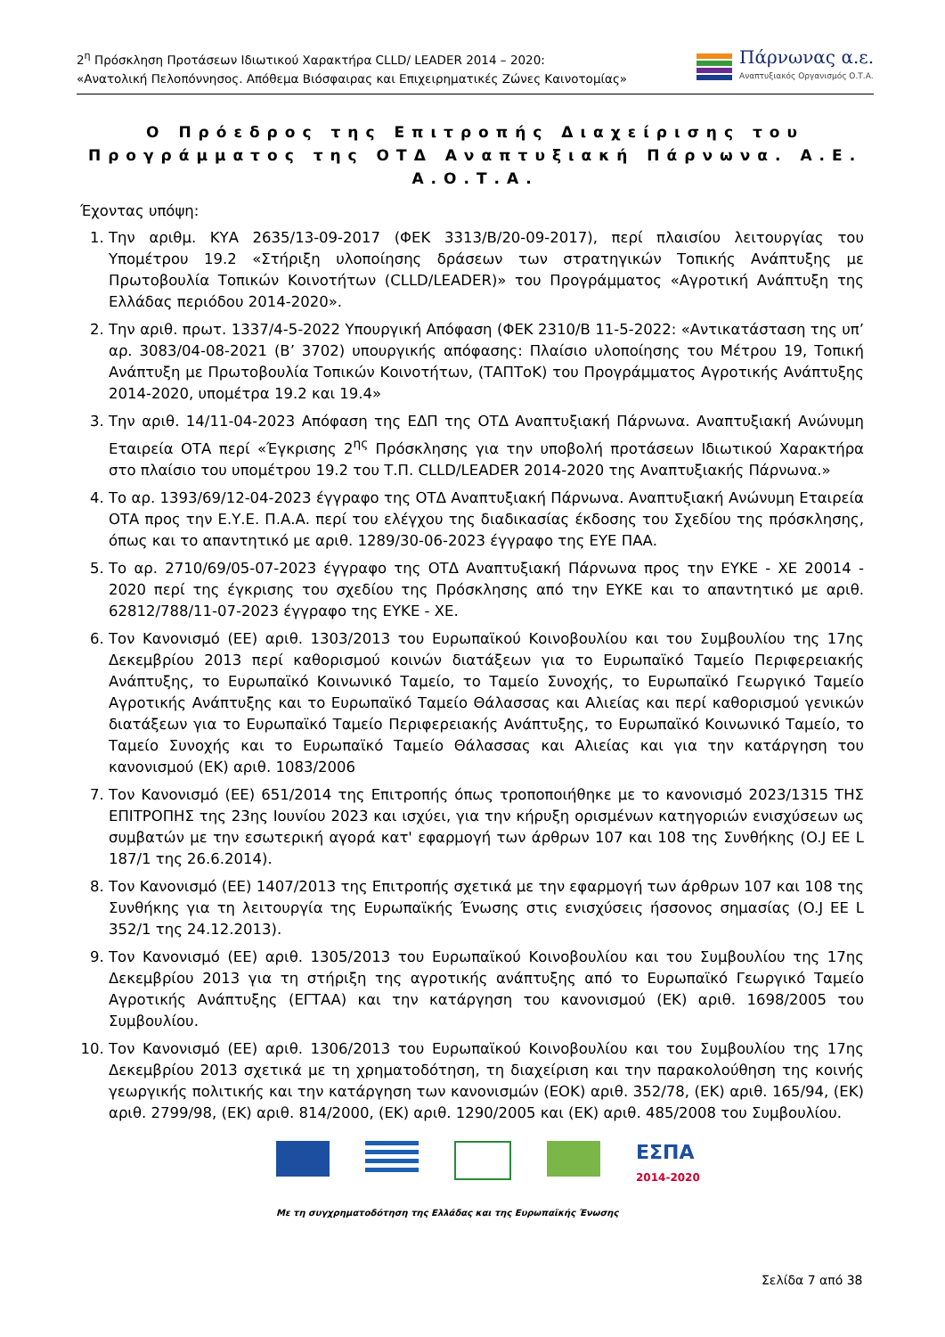2<sup>η</sup> Πρόσκληση Προτάσεων Ιδιωτικού Χαρακτήρα CLLD/ LEADER 2014 – 2020:
«Ανατολική Πελοπόννησος. Απόθεμα Βιόσφαιρας και Επιχειρηματικές Ζώνες Καινοτομίας»
Πάρνωνας α.ε.
Αναπτυξιακός Οργανισμός Ο.Τ.Α.
Ο Πρόεδρος της Επιτροπής Διαχείρισης του Προγράμματος της ΟΤΔ Αναπτυξιακή Πάρνωνα. Α.Ε. Α.Ο.Τ.Α.
Έχοντας υπόψη:
1. Την αριθμ. ΚΥΑ 2635/13-09-2017 (ΦΕΚ 3313/Β/20-09-2017), περί πλαισίου λειτουργίας του Υπομέτρου 19.2 «Στήριξη υλοποίησης δράσεων των στρατηγικών Τοπικής Ανάπτυξης με Πρωτοβουλία Τοπικών Κοινοτήτων (CLLD/LEADER)» του Προγράμματος «Αγροτική Ανάπτυξη της Ελλάδας περιόδου 2014-2020».
2. Την αριθ. πρωτ. 1337/4-5-2022 Υπουργική Απόφαση (ΦΕΚ 2310/Β 11-5-2022: «Αντικατάσταση της υπ’ αρ. 3083/04-08-2021 (Β’ 3702) υπουργικής απόφασης: Πλαίσιο υλοποίησης του Μέτρου 19, Τοπική Ανάπτυξη με Πρωτοβουλία Τοπικών Κοινοτήτων, (ΤΑΠΤοΚ) του Προγράμματος Αγροτικής Ανάπτυξης 2014-2020, υπομέτρα 19.2 και 19.4»
3. Την αριθ. 14/11-04-2023 Απόφαση της ΕΔΠ της ΟΤΔ Αναπτυξιακή Πάρνωνα. Αναπτυξιακή Ανώνυμη Εταιρεία ΟΤΑ περί «Έγκρισης 2<sup>ης</sup> Πρόσκλησης για την υποβολή προτάσεων Ιδιωτικού Χαρακτήρα στο πλαίσιο του υπομέτρου 19.2 του Τ.Π. CLLD/LEADER 2014-2020 της Αναπτυξιακής Πάρνωνα.»
4. Το αρ. 1393/69/12-04-2023 έγγραφο της ΟΤΔ Αναπτυξιακή Πάρνωνα. Αναπτυξιακή Ανώνυμη Εταιρεία ΟΤΑ προς την Ε.Υ.Ε. Π.Α.Α. περί του ελέγχου της διαδικασίας έκδοσης του Σχεδίου της πρόσκλησης, όπως και το απαντητικό με αριθ. 1289/30-06-2023 έγγραφο της ΕΥΕ ΠΑΑ.
5. Το αρ. 2710/69/05-07-2023 έγγραφο της ΟΤΔ Αναπτυξιακή Πάρνωνα προς την ΕΥΚΕ - ΧΕ 20014 - 2020 περί της έγκρισης του σχεδίου της Πρόσκλησης από την ΕΥΚΕ και το απαντητικό με αριθ. 62812/788/11-07-2023 έγγραφο της ΕΥΚΕ - ΧΕ.
6. Τον Κανονισμό (ΕΕ) αριθ. 1303/2013 του Ευρωπαϊκού Κοινοβουλίου και του Συμβουλίου της 17ης Δεκεμβρίου 2013 περί καθορισμού κοινών διατάξεων για το Ευρωπαϊκό Ταμείο Περιφερειακής Ανάπτυξης, το Ευρωπαϊκό Κοινωνικό Ταμείο, το Ταμείο Συνοχής, το Ευρωπαϊκό Γεωργικό Ταμείο Αγροτικής Ανάπτυξης και το Ευρωπαϊκό Ταμείο Θάλασσας και Αλιείας και περί καθορισμού γενικών διατάξεων για το Ευρωπαϊκό Ταμείο Περιφερειακής Ανάπτυξης, το Ευρωπαϊκό Κοινωνικό Ταμείο, το Ταμείο Συνοχής και το Ευρωπαϊκό Ταμείο Θάλασσας και Αλιείας και για την κατάργηση του κανονισμού (ΕΚ) αριθ. 1083/2006
7. Τον Κανονισμό (ΕΕ) 651/2014 της Επιτροπής όπως τροποποιήθηκε με το κανονισμό 2023/1315 ΤΗΣ ΕΠΙΤΡΟΠΗΣ της 23ης Ιουνίου 2023 και ισχύει, για την κήρυξη ορισμένων κατηγοριών ενισχύσεων ως συμβατών με την εσωτερική αγορά κατ' εφαρμογή των άρθρων 107 και 108 της Συνθήκης (O.J ΕΕ L 187/1 της 26.6.2014).
8. Τον Κανονισμό (ΕΕ) 1407/2013 της Επιτροπής σχετικά με την εφαρμογή των άρθρων 107 και 108 της Συνθήκης για τη λειτουργία της Ευρωπαϊκής Ένωσης στις ενισχύσεις ήσσονος σημασίας (O.J ΕΕ L 352/1 της 24.12.2013).
9. Τον Κανονισμό (ΕΕ) αριθ. 1305/2013 του Ευρωπαϊκού Κοινοβουλίου και του Συμβουλίου της 17ης Δεκεμβρίου 2013 για τη στήριξη της αγροτικής ανάπτυξης από το Ευρωπαϊκό Γεωργικό Ταμείο Αγροτικής Ανάπτυξης (ΕΓΤΑΑ) και την κατάργηση του κανονισμού (ΕΚ) αριθ. 1698/2005 του Συμβουλίου.
10. Τον Κανονισμό (ΕΕ) αριθ. 1306/2013 του Ευρωπαϊκού Κοινοβουλίου και του Συμβουλίου της 17ης Δεκεμβρίου 2013 σχετικά με τη χρηματοδότηση, τη διαχείριση και την παρακολούθηση της κοινής γεωργικής πολιτικής και την κατάργηση των κανονισμών (ΕΟΚ) αριθ. 352/78, (ΕΚ) αριθ. 165/94, (ΕΚ) αριθ. 2799/98, (ΕΚ) αριθ. 814/2000, (ΕΚ) αριθ. 1290/2005 και (ΕΚ) αριθ. 485/2008 του Συμβουλίου.
ΕΣΠΑ
2014-2020
Με τη συγχρηματοδότηση της Ελλάδας και της Ευρωπαϊκής Ένωσης
Σελίδα 7 από 38